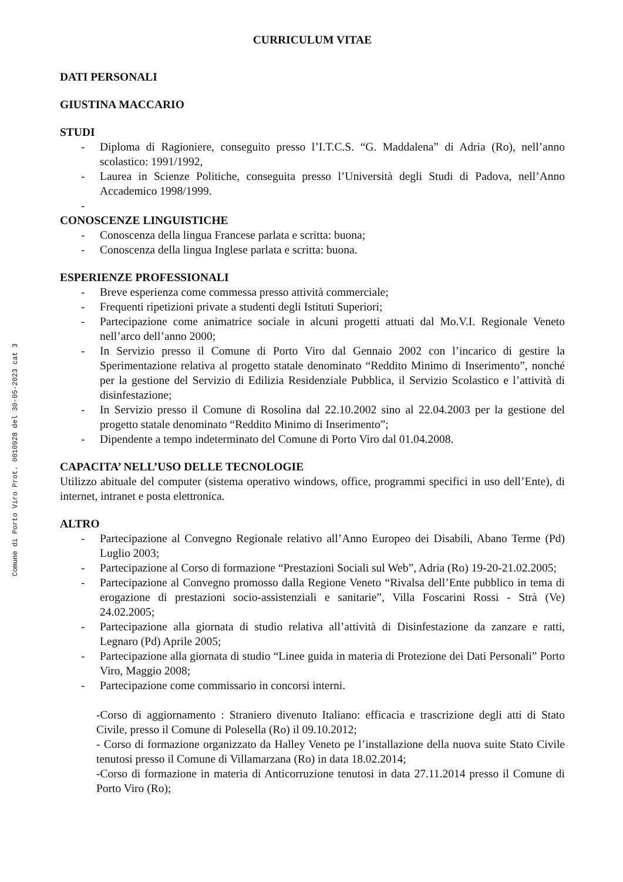Comune di Porto Viro Prot. 0010928 del 30-05-2023 cat 3
CURRICULUM VITAE
DATI PERSONALI
GIUSTINA MACCARIO
STUDI
- Diploma di Ragioniere, conseguito presso l’I.T.C.S. “G. Maddalena” di Adria (Ro), nell’anno scolastico: 1991/1992,
- Laurea in Scienze Politiche, conseguita presso l’Università degli Studi di Padova, nell’Anno Accademico 1998/1999.
-
CONOSCENZE LINGUISTICHE
- Conoscenza della lingua Francese parlata e scritta: buona;
- Conoscenza della lingua Inglese parlata e scritta: buona.
ESPERIENZE PROFESSIONALI
- Breve esperienza come commessa presso attività commerciale;
- Frequenti ripetizioni private a studenti degli Istituti Superiori;
- Partecipazione come animatrice sociale in alcuni progetti attuati dal Mo.V.I. Regionale Veneto nell’arco dell’anno 2000;
- In Servizio presso il Comune di Porto Viro dal Gennaio 2002 con l’incarico di gestire la Sperimentazione relativa al progetto statale denominato “Reddito Minimo di Inserimento”, nonché per la gestione del Servizio di Edilizia Residenziale Pubblica, il Servizio Scolastico e l’attività di disinfestazione;
- In Servizio presso il Comune di Rosolina dal 22.10.2002 sino al 22.04.2003 per la gestione del progetto statale denominato “Reddito Minimo di Inserimento”;
- Dipendente a tempo indeterminato del Comune di Porto Viro dal 01.04.2008.
CAPACITA’ NELL’USO DELLE TECNOLOGIE
Utilizzo abituale del computer (sistema operativo windows, office, programmi specifici in uso dell’Ente), di internet, intranet e posta elettronica.
ALTRO
- Partecipazione al Convegno Regionale relativo all’Anno Europeo dei Disabili, Abano Terme (Pd) Luglio 2003;
- Partecipazione al Corso di formazione “Prestazioni Sociali sul Web”, Adria (Ro) 19-20-21.02.2005;
- Partecipazione al Convegno promosso dalla Regione Veneto “Rivalsa dell’Ente pubblico in tema di erogazione di prestazioni socio-assistenziali e sanitarie”, Villa Foscarini Rossi - Strà (Ve) 24.02.2005;
- Partecipazione alla giornata di studio relativa all’attività di Disinfestazione da zanzare e ratti, Legnaro (Pd) Aprile 2005;
- Partecipazione alla giornata di studio “Linee guida in materia di Protezione dei Dati Personali” Porto Viro, Maggio 2008;
- Partecipazione come commissario in concorsi interni.
-Corso di aggiornamento : Straniero divenuto Italiano: efficacia e trascrizione degli atti di Stato Civile, presso il Comune di Polesella (Ro) il 09.10.2012;
- Corso di formazione organizzato da Halley Veneto pe l’installazione della nuova suite Stato Civile tenutosi presso il Comune di Villamarzana (Ro) in data 18.02.2014;
-Corso di formazione in materia di Anticorruzione tenutosi in data 27.11.2014 presso il Comune di Porto Viro (Ro);